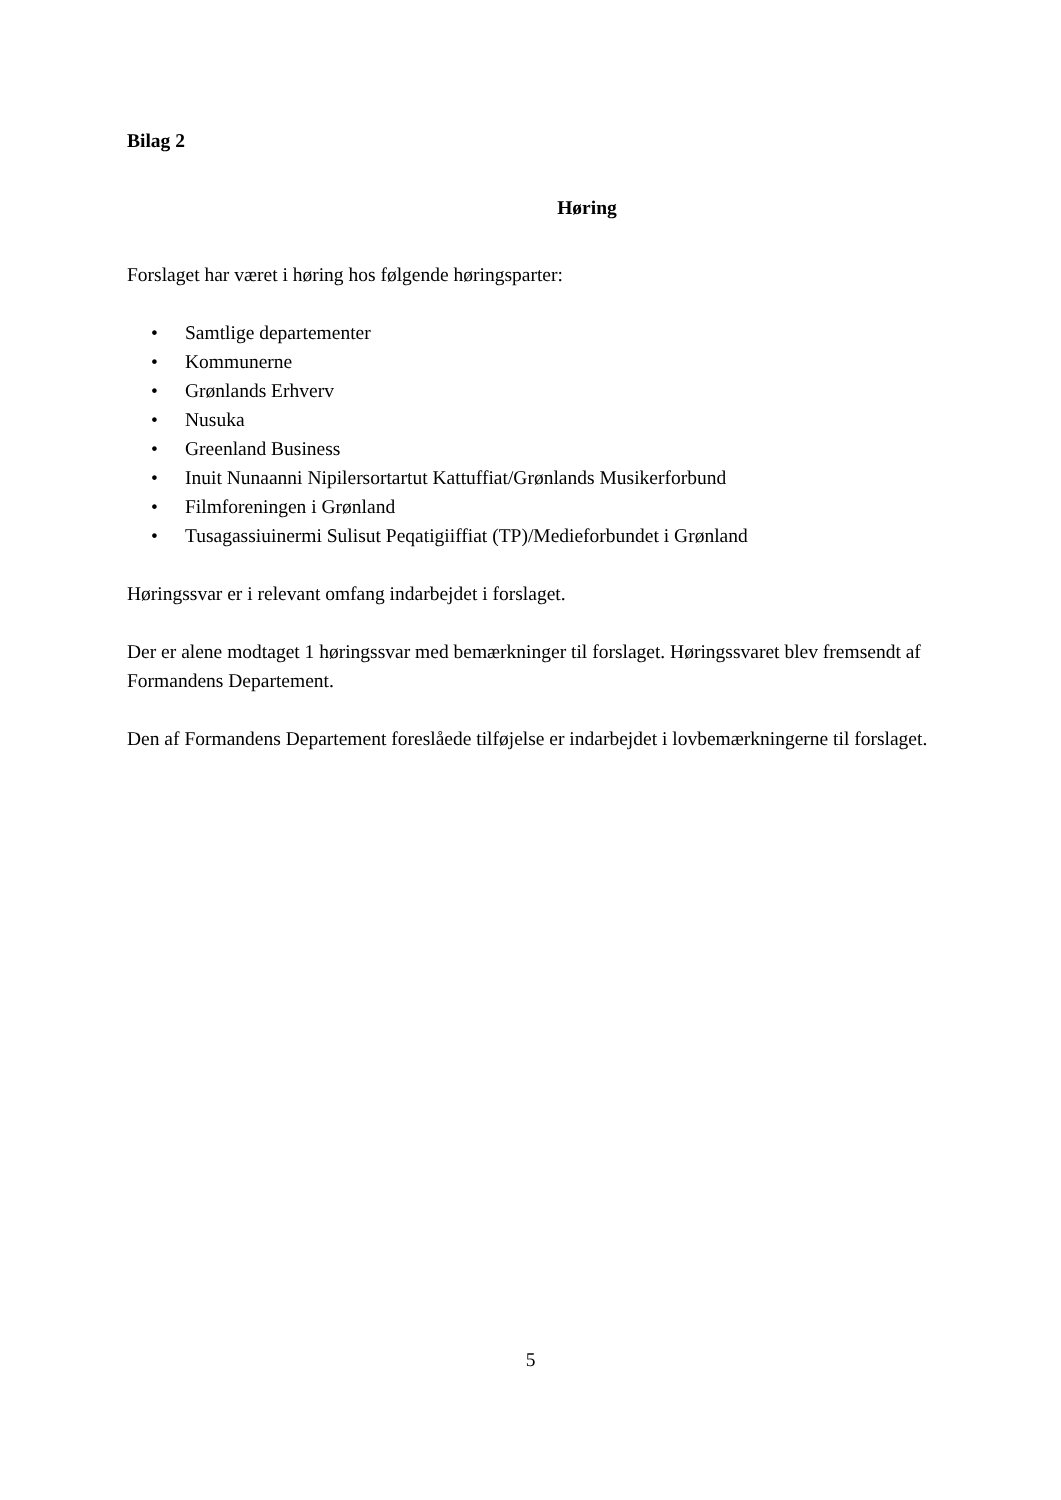Bilag 2
Høring
Forslaget har været i høring hos følgende høringsparter:
• Samtlige departementer
• Kommunerne
• Grønlands Erhverv
• Nusuka
• Greenland Business
• Inuit Nunaanni Nipilersortartut Kattuffiat/Grønlands Musikerforbund
• Filmforeningen i Grønland
• Tusagassiuinermi Sulisut Peqatigiiffiat (TP)/Medieforbundet i Grønland
Høringssvar er i relevant omfang indarbejdet i forslaget.
Der er alene modtaget 1 høringssvar med bemærkninger til forslaget. Høringssvaret blev fremsendt af Formandens Departement.
Den af Formandens Departement foreslåede tilføjelse er indarbejdet i lovbemærkningerne til forslaget.
5